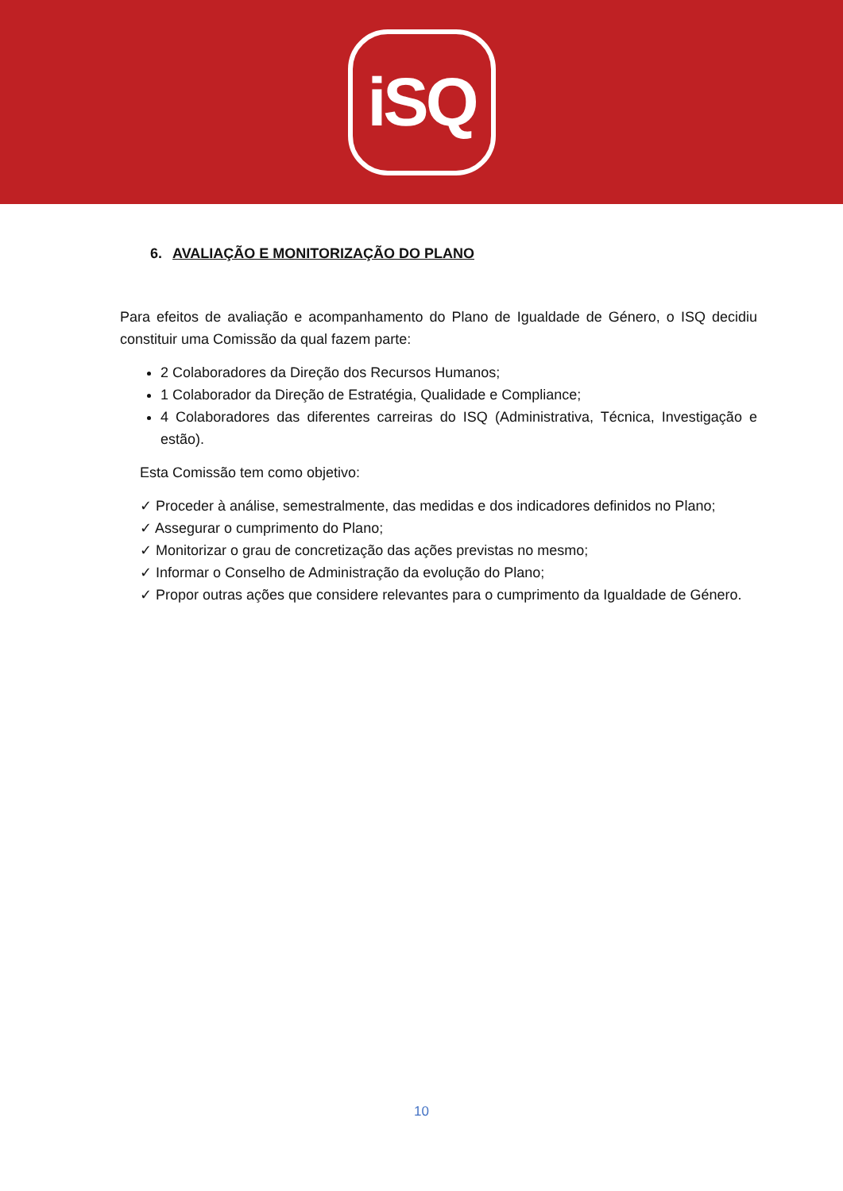iSQ
6. AVALIAÇÃO E MONITORIZAÇÃO DO PLANO
Para efeitos de avaliação e acompanhamento do Plano de Igualdade de Género, o ISQ decidiu constituir uma Comissão da qual fazem parte:
2 Colaboradores da Direção dos Recursos Humanos;
1 Colaborador da Direção de Estratégia, Qualidade e Compliance;
4 Colaboradores das diferentes carreiras do ISQ (Administrativa, Técnica, Investigação e estão).
Esta Comissão tem como objetivo:
✓ Proceder à análise, semestralmente, das medidas e dos indicadores definidos no Plano;
✓ Assegurar o cumprimento do Plano;
✓ Monitorizar o grau de concretização das ações previstas no mesmo;
✓ Informar o Conselho de Administração da evolução do Plano;
✓ Propor outras ações que considere relevantes para o cumprimento da Igualdade de Género.
10